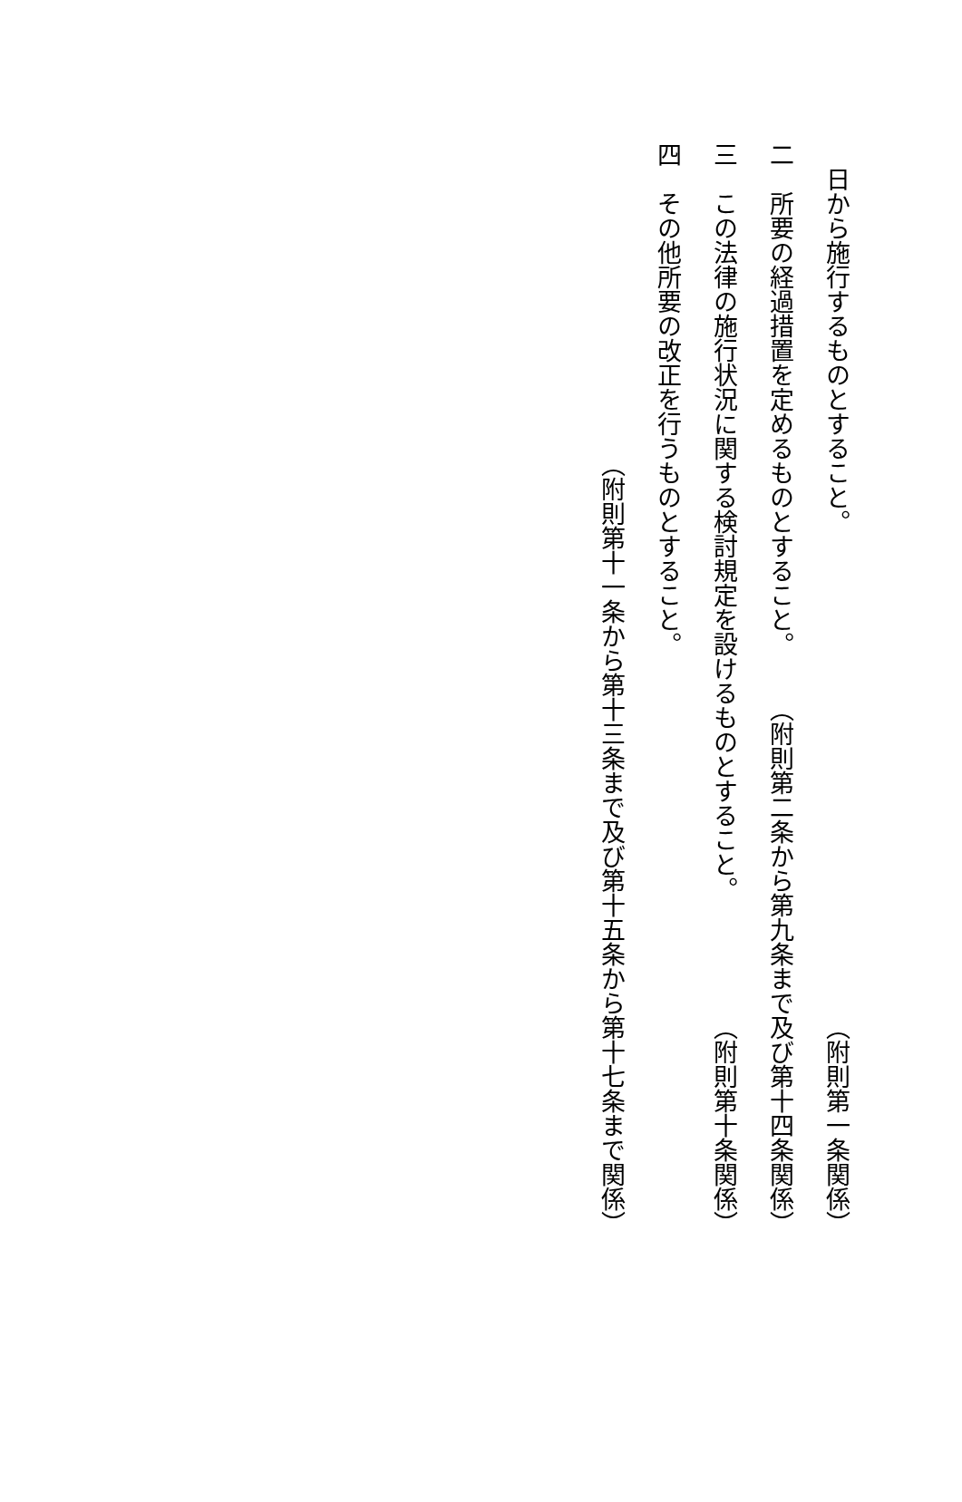日から施行するものとすること。 （附則第一条関係）
二　所要の経過措置を定めるものとすること。 （附則第二条から第九条まで及び第十四条関係）
三　この法律の施行状況に関する検討規定を設けるものとすること。 （附則第十条関係）
四　その他所要の改正を行うものとすること。
（附則第十一条から第十三条まで及び第十五条から第十七条まで関係）